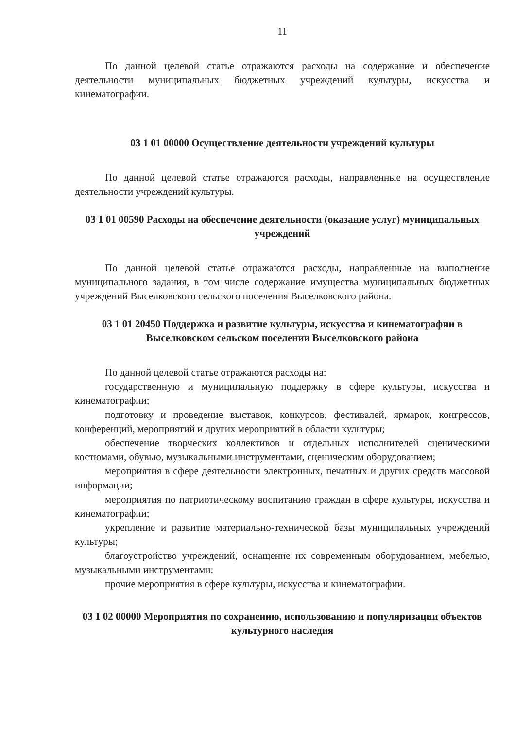11
По данной целевой статье отражаются расходы на содержание и обеспечение деятельности муниципальных бюджетных учреждений культуры, искусства и кинематографии.
03 1 01 00000 Осуществление деятельности учреждений культуры
По данной целевой статье отражаются расходы, направленные на осуществление деятельности учреждений культуры.
03 1 01 00590 Расходы на обеспечение деятельности (оказание услуг) муниципальных учреждений
По данной целевой статье отражаются расходы, направленные на выполнение муниципального задания, в том числе содержание имущества муниципальных бюджетных учреждений Выселковского сельского поселения Выселковского района.
03 1 01 20450 Поддержка и развитие культуры, искусства и кинематографии в Выселковском сельском поселении Выселковского района
По данной целевой статье отражаются расходы на:
государственную и муниципальную поддержку в сфере культуры, искусства и кинематографии;
подготовку и проведение выставок, конкурсов, фестивалей, ярмарок, конгрессов, конференций, мероприятий и других мероприятий в области культуры;
обеспечение творческих коллективов и отдельных исполнителей сценическими костюмами, обувью, музыкальными инструментами, сценическим оборудованием;
мероприятия в сфере деятельности электронных, печатных и других средств массовой информации;
мероприятия по патриотическому воспитанию граждан в сфере культуры, искусства и кинематографии;
укрепление и развитие материально-технической базы муниципальных учреждений культуры;
благоустройство учреждений, оснащение их современным оборудованием, мебелью, музыкальными инструментами;
прочие мероприятия в сфере культуры, искусства и кинематографии.
03 1 02 00000 Мероприятия по сохранению, использованию и популяризации объектов культурного наследия